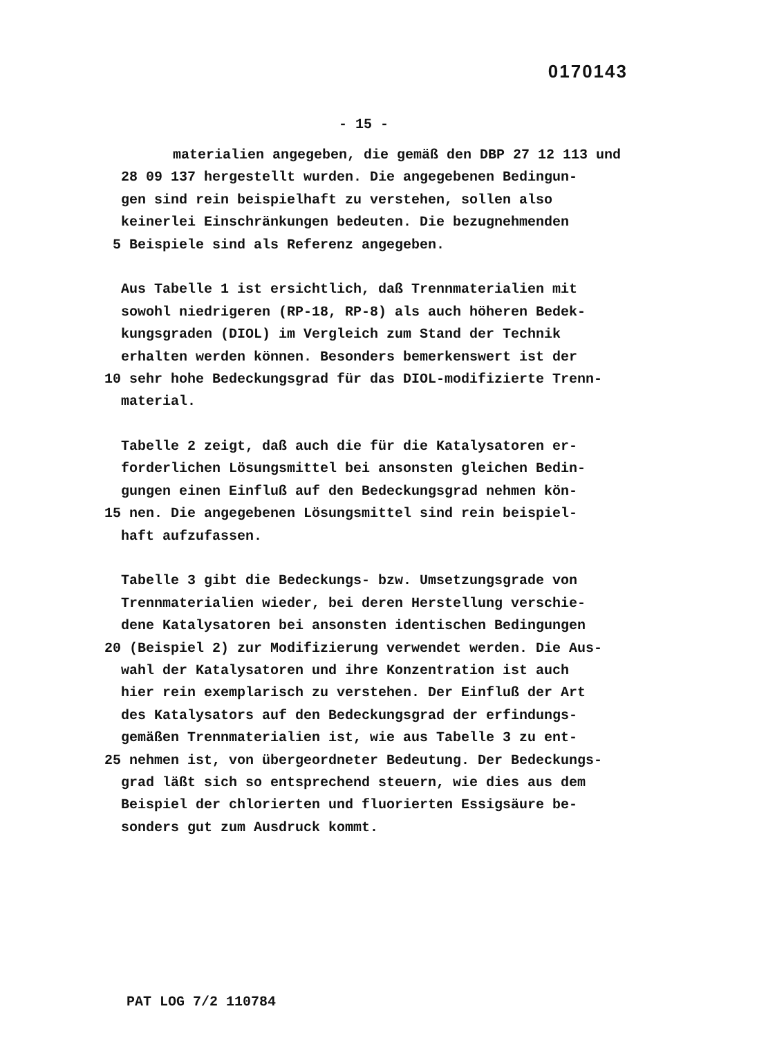0170143
- 15 -
materialien angegeben, die gemäß den DBP 27 12 113 und
28 09 137 hergestellt wurden. Die angegebenen Bedingun-
gen sind rein beispielhaft zu verstehen, sollen also
keinerlei Einschränkungen bedeuten. Die bezugnehmenden
5 Beispiele sind als Referenz angegeben.
Aus Tabelle 1 ist ersichtlich, daß Trennmaterialien mit
sowohl niedrigeren (RP-18, RP-8) als auch höheren Bedek-
kungsgraden (DIOL) im Vergleich zum Stand der Technik
erhalten werden können. Besonders bemerkenswert ist der
10 sehr hohe Bedeckungsgrad für das DIOL-modifizierte Trenn-
material.
Tabelle 2 zeigt, daß auch die für die Katalysatoren er-
forderlichen Lösungsmittel bei ansonsten gleichen Bedin-
gungen einen Einfluß auf den Bedeckungsgrad nehmen kön-
15 nen. Die angegebenen Lösungsmittel sind rein beispiel-
haft aufzufassen.
Tabelle 3 gibt die Bedeckungs- bzw. Umsetzungsgrade von
Trennmaterialien wieder, bei deren Herstellung verschie-
dene Katalysatoren bei ansonsten identischen Bedingungen
20 (Beispiel 2) zur Modifizierung verwendet werden. Die Aus-
wahl der Katalysatoren und ihre Konzentration ist auch
hier rein exemplarisch zu verstehen. Der Einfluß der Art
des Katalysators auf den Bedeckungsgrad der erfindungs-
gemäßen Trennmaterialien ist, wie aus Tabelle 3 zu ent-
25 nehmen ist, von übergeordneter Bedeutung. Der Bedeckungs-
grad läßt sich so entsprechend steuern, wie dies aus dem
Beispiel der chlorierten und fluorierten Essigsäure be-
sonders gut zum Ausdruck kommt.
PAT LOG 7/2 110784